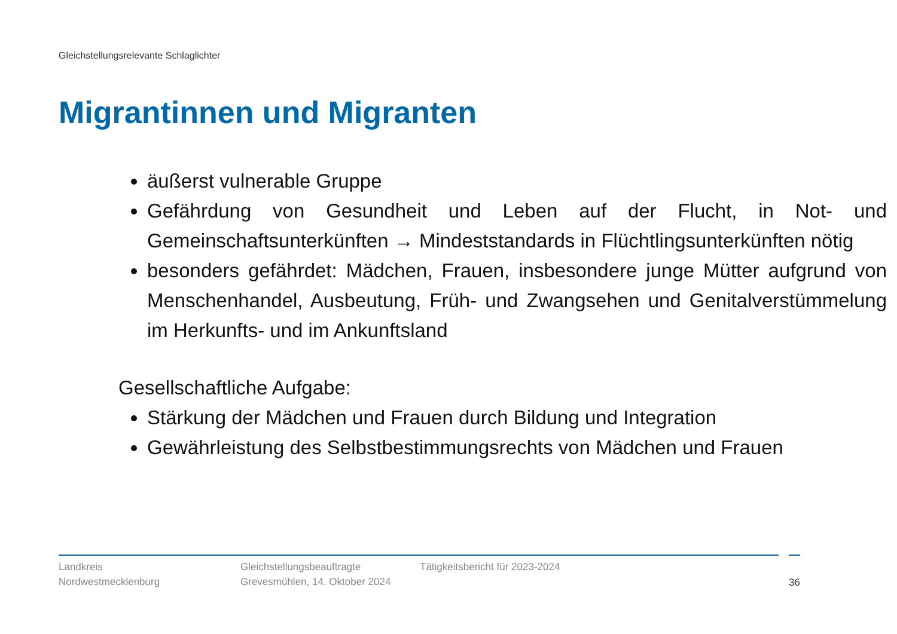Gleichstellungsrelevante Schlaglichter
Migrantinnen und Migranten
äußerst vulnerable Gruppe
Gefährdung von Gesundheit und Leben auf der Flucht, in Not- und Gemeinschaftsunterkünften → Mindeststandards in Flüchtlingsunterkünften nötig
besonders gefährdet: Mädchen, Frauen, insbesondere junge Mütter aufgrund von Menschenhandel, Ausbeutung, Früh- und Zwangsehen und Genitalverstümmelung im Herkunfts- und im Ankunftsland
Gesellschaftliche Aufgabe:
Stärkung der Mädchen und Frauen durch Bildung und Integration
Gewährleistung des Selbstbestimmungsrechts von Mädchen und Frauen
Landkreis
Nordwestmecklenburg
Gleichstellungsbeauftragte
Grevesmühlen, 14. Oktober 2024
Tätigkeitsbericht für 2023-2024 36